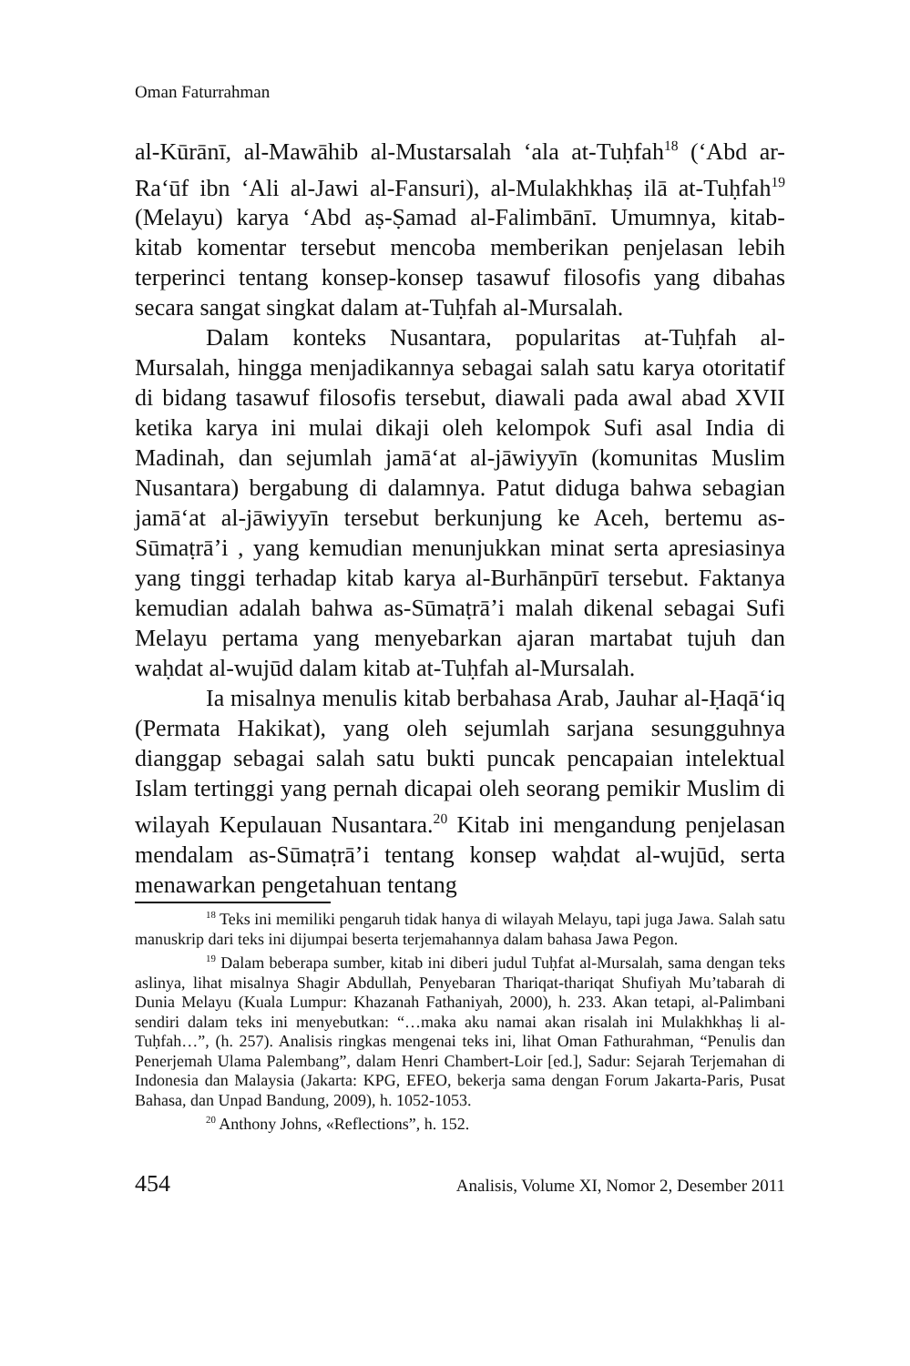Oman Faturrahman
al-Kūrānī, al-Mawāhib al-Mustarsalah ‘ala at-Tuḥfah<sup>18</sup> (‘Abd ar-Ra‘ūf ibn ‘Ali al-Jawi al-Fansuri), al-Mulakhkhaṣ ilā at-Tuḥfah<sup>19</sup> (Melayu) karya ‘Abd aṣ-Ṣamad al-Falimbānī. Umumnya, kitab-kitab komentar tersebut mencoba memberikan penjelasan lebih terperinci tentang konsep-konsep tasawuf filosofis yang dibahas secara sangat singkat dalam at-Tuḥfah al-Mursalah.
Dalam konteks Nusantara, popularitas at-Tuḥfah al-Mursalah, hingga menjadikannya sebagai salah satu karya otoritatif di bidang tasawuf filosofis tersebut, diawali pada awal abad XVII ketika karya ini mulai dikaji oleh kelompok Sufi asal India di Madinah, dan sejumlah jamā‘at al-jāwiyyīn (komunitas Muslim Nusantara) bergabung di dalamnya. Patut diduga bahwa sebagian jamā‘at al-jāwiyyīn tersebut berkunjung ke Aceh, bertemu as-Sūmaṭrā’i , yang kemudian menunjukkan minat serta apresiasinya yang tinggi terhadap kitab karya al-Burhānpūrī tersebut. Faktanya kemudian adalah bahwa as-Sūmaṭrā’i malah dikenal sebagai Sufi Melayu pertama yang menyebarkan ajaran martabat tujuh dan waḥdat al-wujūd dalam kitab at-Tuḥfah al-Mursalah.
Ia misalnya menulis kitab berbahasa Arab, Jauhar al-Ḥaqā‘iq (Permata Hakikat), yang oleh sejumlah sarjana sesungguhnya dianggap sebagai salah satu bukti puncak pencapaian intelektual Islam tertinggi yang pernah dicapai oleh seorang pemikir Muslim di wilayah Kepulauan Nusantara.<sup>20</sup> Kitab ini mengandung penjelasan mendalam as-Sūmaṭrā’i tentang konsep waḥdat al-wujūd, serta menawarkan pengetahuan tentang
<sup>18</sup> Teks ini memiliki pengaruh tidak hanya di wilayah Melayu, tapi juga Jawa. Salah satu manuskrip dari teks ini dijumpai beserta terjemahannya dalam bahasa Jawa Pegon.
<sup>19</sup> Dalam beberapa sumber, kitab ini diberi judul Tuḥfat al-Mursalah, sama dengan teks aslinya, lihat misalnya Shagir Abdullah, Penyebaran Thariqat-thariqat Shufiyah Mu’tabarah di Dunia Melayu (Kuala Lumpur: Khazanah Fathaniyah, 2000), h. 233. Akan tetapi, al-Palimbani sendiri dalam teks ini menyebutkan: “…maka aku namai akan risalah ini Mulakhkhaṣ li al-Tuḥfah…”, (h. 257). Analisis ringkas mengenai teks ini, lihat Oman Fathurahman, “Penulis dan Penerjemah Ulama Palembang”, dalam Henri Chambert-Loir [ed.], Sadur: Sejarah Terjemahan di Indonesia dan Malaysia (Jakarta: KPG, EFEO, bekerja sama dengan Forum Jakarta-Paris, Pusat Bahasa, dan Unpad Bandung, 2009), h. 1052-1053.
<sup>20</sup> Anthony Johns, «Reflections”, h. 152.
454 Analisis, Volume XI, Nomor 2, Desember 2011